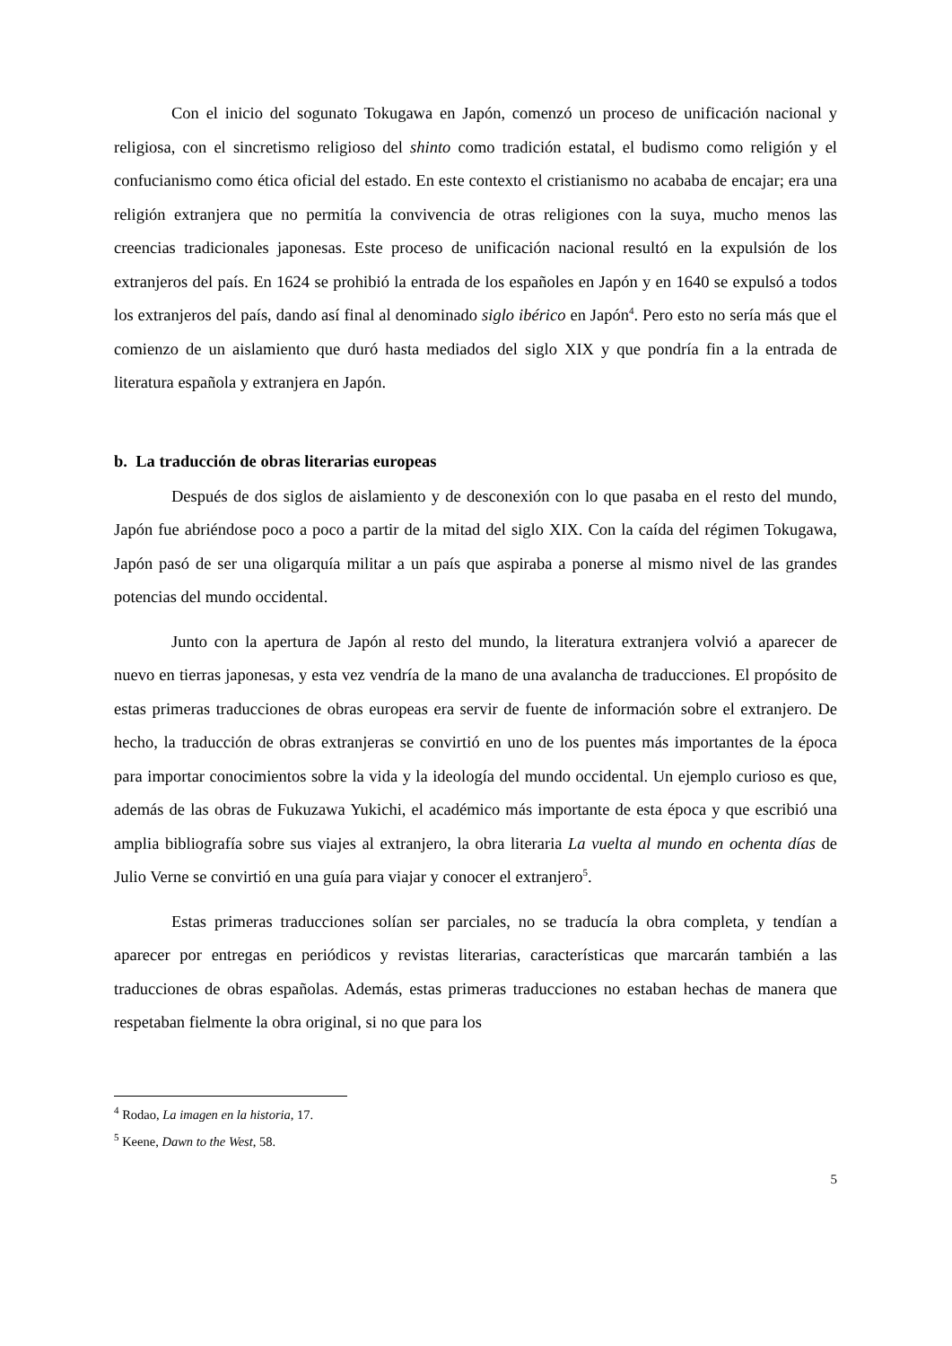Con el inicio del sogunato Tokugawa en Japón, comenzó un proceso de unificación nacional y religiosa, con el sincretismo religioso del shinto como tradición estatal, el budismo como religión y el confucianismo como ética oficial del estado. En este contexto el cristianismo no acababa de encajar; era una religión extranjera que no permitía la convivencia de otras religiones con la suya, mucho menos las creencias tradicionales japonesas. Este proceso de unificación nacional resultó en la expulsión de los extranjeros del país. En 1624 se prohibió la entrada de los españoles en Japón y en 1640 se expulsó a todos los extranjeros del país, dando así final al denominado siglo ibérico en Japón<sup>4</sup>. Pero esto no sería más que el comienzo de un aislamiento que duró hasta mediados del siglo XIX y que pondría fin a la entrada de literatura española y extranjera en Japón.
b. La traducción de obras literarias europeas
Después de dos siglos de aislamiento y de desconexión con lo que pasaba en el resto del mundo, Japón fue abriéndose poco a poco a partir de la mitad del siglo XIX. Con la caída del régimen Tokugawa, Japón pasó de ser una oligarquía militar a un país que aspiraba a ponerse al mismo nivel de las grandes potencias del mundo occidental.
Junto con la apertura de Japón al resto del mundo, la literatura extranjera volvió a aparecer de nuevo en tierras japonesas, y esta vez vendría de la mano de una avalancha de traducciones. El propósito de estas primeras traducciones de obras europeas era servir de fuente de información sobre el extranjero. De hecho, la traducción de obras extranjeras se convirtió en uno de los puentes más importantes de la época para importar conocimientos sobre la vida y la ideología del mundo occidental. Un ejemplo curioso es que, además de las obras de Fukuzawa Yukichi, el académico más importante de esta época y que escribió una amplia bibliografía sobre sus viajes al extranjero, la obra literaria La vuelta al mundo en ochenta días de Julio Verne se convirtió en una guía para viajar y conocer el extranjero<sup>5</sup>.
Estas primeras traducciones solían ser parciales, no se traducía la obra completa, y tendían a aparecer por entregas en periódicos y revistas literarias, características que marcarán también a las traducciones de obras españolas. Además, estas primeras traducciones no estaban hechas de manera que respetaban fielmente la obra original, si no que para los
<sup>4</sup> Rodao, La imagen en la historia, 17.
<sup>5</sup> Keene, Dawn to the West, 58.
5